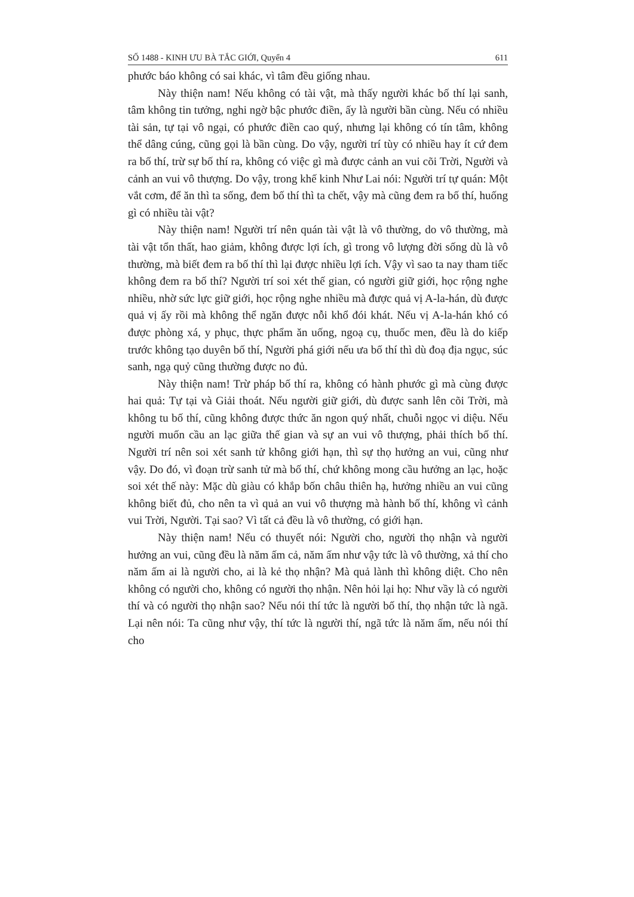SỐ 1488 - KINH ƯU BÀ TẮC GIỚI, Quyển 4 611
phước báo không có sai khác, vì tâm đều giống nhau.
Này thiện nam! Nếu không có tài vật, mà thấy người khác bố thí lại sanh, tâm không tin tưởng, nghi ngờ bậc phước điền, ấy là người bần cùng. Nếu có nhiều tài sản, tự tại vô ngại, có phước điền cao quý, nhưng lại không có tín tâm, không thể dâng cúng, cũng gọi là bần cùng. Do vậy, người trí tùy có nhiều hay ít cứ đem ra bố thí, trừ sự bố thí ra, không có việc gì mà được cảnh an vui cõi Trời, Người và cảnh an vui vô thượng. Do vậy, trong khế kinh Như Lai nói: Người trí tự quán: Một vắt cơm, để ăn thì ta sống, đem bố thí thì ta chết, vậy mà cũng đem ra bố thí, huống gì có nhiều tài vật?
Này thiện nam! Người trí nên quán tài vật là vô thường, do vô thường, mà tài vật tổn thất, hao giảm, không được lợi ích, gì trong vô lượng đời sống dù là vô thường, mà biết đem ra bố thí thì lại được nhiều lợi ích. Vậy vì sao ta nay tham tiếc không đem ra bố thí? Người trí soi xét thế gian, có người giữ giới, học rộng nghe nhiều, nhờ sức lực giữ giới, học rộng nghe nhiều mà được quả vị A-la-hán, dù được quả vị ấy rồi mà không thể ngăn được nỗi khổ đói khát. Nếu vị A-la-hán khó có được phòng xá, y phục, thực phẩm ăn uống, ngoạ cụ, thuốc men, đều là do kiếp trước không tạo duyên bố thí, Người phá giới nếu ưa bố thí thì dù đoạ địa ngục, súc sanh, ngạ quỷ cũng thường được no đủ.
Này thiện nam! Trừ pháp bố thí ra, không có hành phước gì mà cùng được hai quả: Tự tại và Giải thoát. Nếu người giữ giới, dù được sanh lên cõi Trời, mà không tu bố thí, cũng không được thức ăn ngon quý nhất, chuỗi ngọc vi diệu. Nếu người muốn cầu an lạc giữa thế gian và sự an vui vô thượng, phải thích bố thí. Người trí nên soi xét sanh tử không giới hạn, thì sự thọ hưởng an vui, cũng như vậy. Do đó, vì đoạn trừ sanh tử mà bố thí, chứ không mong cầu hưởng an lạc, hoặc soi xét thế này: Mặc dù giàu có khắp bốn châu thiên hạ, hưởng nhiều an vui cũng không biết đủ, cho nên ta vì quả an vui vô thượng mà hành bố thí, không vì cảnh vui Trời, Người. Tại sao? Vì tất cả đều là vô thường, có giới hạn.
Này thiện nam! Nếu có thuyết nói: Người cho, người thọ nhận và người hưởng an vui, cũng đều là năm ấm cả, năm ấm như vậy tức là vô thường, xả thí cho năm ấm ai là người cho, ai là kẻ thọ nhận? Mà quả lành thì không diệt. Cho nên không có người cho, không có người thọ nhận. Nên hỏi lại họ: Như vầy là có người thí và có người thọ nhận sao? Nếu nói thí tức là người bố thí, thọ nhận tức là ngã. Lại nên nói: Ta cũng như vậy, thí tức là người thí, ngã tức là năm ấm, nếu nói thí cho